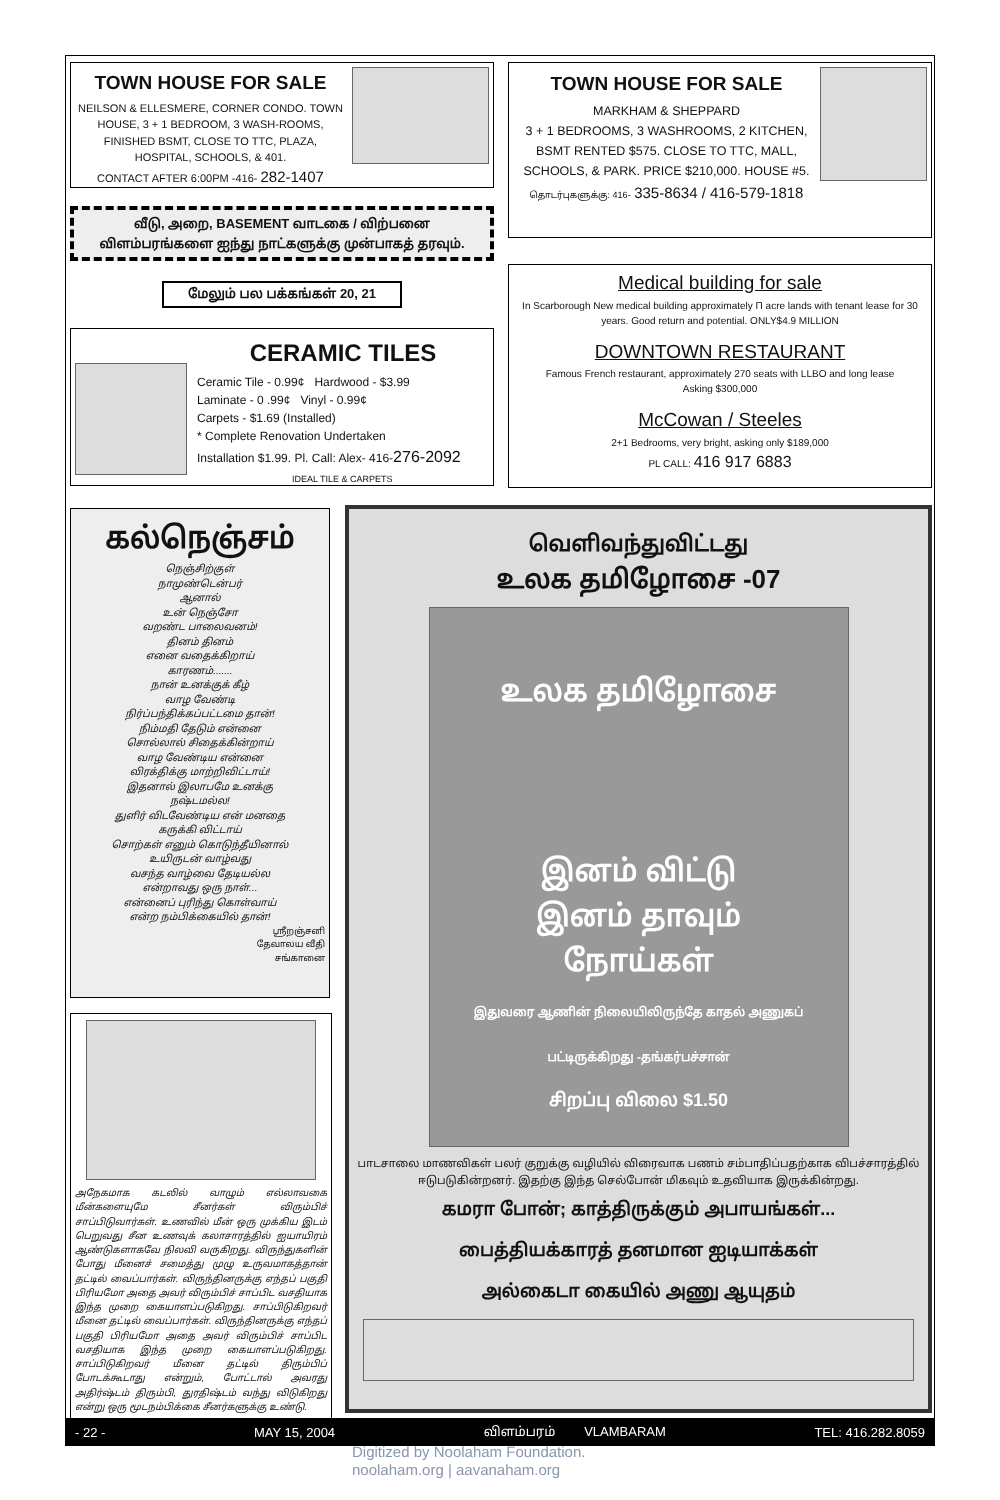TOWN HOUSE FOR SALE
NEILSON & ELLESMERE, CORNER CONDO. TOWN HOUSE, 3 + 1 BEDROOM, 3 WASH-ROOMS, FINISHED BSMT, CLOSE TO TTC, PLAZA, HOSPITAL, SCHOOLS, & 401.
CONTACT AFTER 6:00PM -416- 282-1407
வீடு, அறை, BASEMENT வாடகை / விற்பனை
விளம்பரங்களை ஐந்து நாட்களுக்கு முன்பாகத் தரவும்.
மேலும் பல பக்கங்கள் 20, 21
CERAMIC TILES
Ceramic Tile - 0.99¢ Hardwood - $3.99
Laminate - 0 .99¢ Vinyl - 0.99¢
Carpets - $1.69 (Installed)
* Complete Renovation Undertaken
Installation $1.99. Pl. Call: Alex- 416-276-2092
IDEAL TILE & CARPETS
கல்நெஞ்சம்
நெஞ்சிற்குள்
நாமுண்டென்பர்
ஆனால்
உன் நெஞ்சோ
வறண்ட பாலைவனம்!
தினம் தினம்
எனை வதைக்கிறாய்
காரணம்.......
நான் உனக்குக் கீழ்
வாழ வேண்டி
நிர்ப்பந்திக்கப்பட்டமை தான்!
நிம்மதி தேடும் என்னை
சொல்லால் சிதைக்கின்றாய்
வாழ வேண்டிய என்னை
விரக்திக்கு மாற்றிவிட்டாய்!
இதனால் இலாபமே உனக்கு
நஷ்டமல்ல!
துளிர் விடவேண்டிய என் மனதை
கருக்கி விட்டாய்
சொற்கள் எனும் கொடுந்தீயினால்
உயிருடன் வாழ்வது
வசந்த வாழ்வை தேடியல்ல
என்றாவது ஒரு நாள்...
என்னைப் புரிந்து கொள்வாய்
என்ற நம்பிக்கையில் தான்!
ஸ்ரீறஞ்சனி
தேவாலய வீதி
சங்கானை
அநேகமாக கடலில் வாழும் எல்லாவகை மீன்களையுமே சீனர்கள் விரும்பிச் சாப்பிடுவார்கள். உணவில் மீன் ஒரு முக்கிய இடம் பெறுவது சீன உணவுக் கலாசாரத்தில் ஐயாயிரம் ஆண்டுகளாகவே நிலவி வருகிறது. விருந்துகளின் போது மீனைச் சமைத்து முழு உருவமாகத்தான் தட்டில் வைப்பார்கள். விருந்தினருக்கு எந்தப் பகுதி பிரியமோ அதை அவர் விரும்பிச் சாப்பிட வசதியாக இந்த முறை கையாளப்படுகிறது. சாப்பிடுகிறவர் மீனை தட்டில் வைப்பார்கள். விருந்தினருக்கு எந்தப் பகுதி பிரியமோ அதை அவர் விரும்பிச் சாப்பிட வசதியாக இந்த முறை கையாளப்படுகிறது. சாப்பிடுகிறவர் மீனை தட்டில் திரும்பிப் போடக்கூடாது என்றும், போட்டால் அவரது அதிர்ஷ்டம் திரும்பி, துரதிஷ்டம் வந்து விடுகிறது என்று ஒரு மூடநம்பிக்கை சீனர்களுக்கு உண்டு.
TOWN HOUSE FOR SALE
MARKHAM & SHEPPARD
3 + 1 BEDROOMS, 3 WASHROOMS, 2 KITCHEN, BSMT RENTED $575. CLOSE TO TTC, MALL, SCHOOLS, & PARK. PRICE $210,000. HOUSE #5.
தொடர்புகளுக்கு: 416- 335-8634 / 416-579-1818
Medical building for sale
In Scarborough New medical building approximately Π acre lands with tenant lease for 30 years. Good return and potential. ONLY$4.9 MILLION
DOWNTOWN RESTAURANT
Famous French restaurant, approximately 270 seats with LLBO and long lease
Asking $300,000
McCowan / Steeles
2+1 Bedrooms, very bright, asking only $189,000
PL CALL: 416 917 6883
வெளிவந்துவிட்டது
உலக தமிழோசை -07
உலக தமிழோசை
இனம் விட்டு
இனம் தாவும்
நோய்கள்
இதுவரை ஆணின் நிலையிலிருந்தே காதல் அணுகப் பட்டிருக்கிறது -தங்கர்பச்சான்
சிறப்பு விலை $1.50
பாடசாலை மாணவிகள் பலர் குறுக்கு வழியில் விரைவாக பணம் சம்பாதிப்பதற்காக விபச்சாரத்தில் ஈடுபடுகின்றனர். இதற்கு இந்த செல்போன் மிகவும் உதவியாக இருக்கின்றது.
கமரா போன்; காத்திருக்கும் அபாயங்கள்...
பைத்தியக்காரத் தனமான ஐடியாக்கள்
அல்கைடா கையில் அணு ஆயுதம்
- 22 - MAY 15, 2004 விளம்பரம் VLAMBARAM TEL: 416.282.8059
Digitized by Noolaham Foundation.
noolaham.org | aavanaham.org